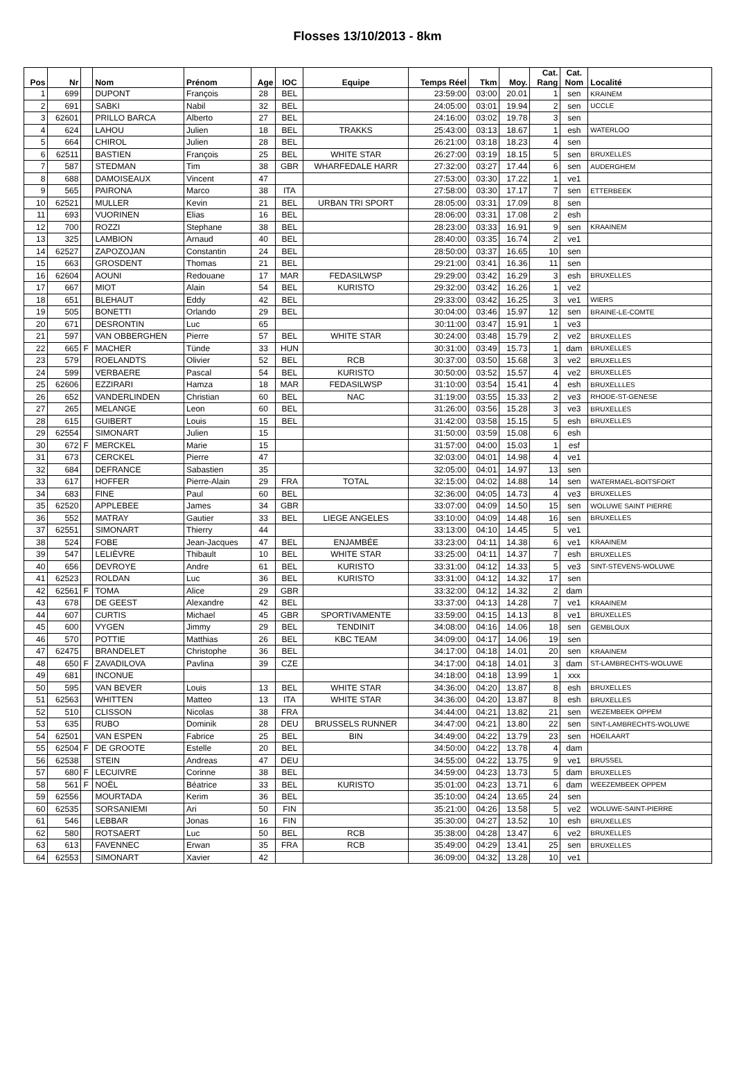Flosses 13/10/2013 - 8km
| Pos | Nr | | Nom | Prénom | Age | IOC | Equipe | Temps Réel | Tkm | Moy. | Cat. Rang | Cat. Nom | Localité |
| --- | --- | --- | --- | --- | --- | --- | --- | --- | --- | --- | --- | --- | --- |
| 1 | 699 | | DUPONT | François | 28 | BEL | | 23:59:00 | 03:00 | 20.01 | 1 | sen | KRAINEM |
| 2 | 691 | | SABKI | Nabil | 32 | BEL | | 24:05:00 | 03:01 | 19.94 | 2 | sen | UCCLE |
| 3 | 62601 | | PRILLO BARCA | Alberto | 27 | BEL | | 24:16:00 | 03:02 | 19.78 | 3 | sen | |
| 4 | 624 | | LAHOU | Julien | 18 | BEL | TRAKKS | 25:43:00 | 03:13 | 18.67 | 1 | esh | WATERLOO |
| 5 | 664 | | CHIROL | Julien | 28 | BEL | | 26:21:00 | 03:18 | 18.23 | 4 | sen | |
| 6 | 62511 | | BASTIEN | François | 25 | BEL | WHITE STAR | 26:27:00 | 03:19 | 18.15 | 5 | sen | BRUXELLES |
| 7 | 587 | | STEDMAN | Tim | 38 | GBR | WHARFEDALE HARR | 27:32:00 | 03:27 | 17.44 | 6 | sen | AUDERGHEM |
| 8 | 688 | | DAMOISEAUX | Vincent | 47 | | | 27:53:00 | 03:30 | 17.22 | 1 | ve1 | |
| 9 | 565 | | PAIRONA | Marco | 38 | ITA | | 27:58:00 | 03:30 | 17.17 | 7 | sen | ETTERBEEK |
| 10 | 62521 | | MULLER | Kevin | 21 | BEL | URBAN TRI SPORT | 28:05:00 | 03:31 | 17.09 | 8 | sen | |
| 11 | 693 | | VUORINEN | Elias | 16 | BEL | | 28:06:00 | 03:31 | 17.08 | 2 | esh | |
| 12 | 700 | | ROZZI | Stephane | 38 | BEL | | 28:23:00 | 03:33 | 16.91 | 9 | sen | KRAAINEM |
| 13 | 325 | | LAMBION | Arnaud | 40 | BEL | | 28:40:00 | 03:35 | 16.74 | 2 | ve1 | |
| 14 | 62527 | | ZAPOZOJAN | Constantin | 24 | BEL | | 28:50:00 | 03:37 | 16.65 | 10 | sen | |
| 15 | 663 | | GROSDENT | Thomas | 21 | BEL | | 29:21:00 | 03:41 | 16.36 | 11 | sen | |
| 16 | 62604 | | AOUNI | Redouane | 17 | MAR | FEDASILWSP | 29:29:00 | 03:42 | 16.29 | 3 | esh | BRUXELLES |
| 17 | 667 | | MIOT | Alain | 54 | BEL | KURISTO | 29:32:00 | 03:42 | 16.26 | 1 | ve2 | |
| 18 | 651 | | BLEHAUT | Eddy | 42 | BEL | | 29:33:00 | 03:42 | 16.25 | 3 | ve1 | WIERS |
| 19 | 505 | | BONETTI | Orlando | 29 | BEL | | 30:04:00 | 03:46 | 15.97 | 12 | sen | BRAINE-LE-COMTE |
| 20 | 671 | | DESRONTIN | Luc | 65 | | | 30:11:00 | 03:47 | 15.91 | 1 | ve3 | |
| 21 | 597 | | VAN OBBERGHEN | Pierre | 57 | BEL | WHITE STAR | 30:24:00 | 03:48 | 15.79 | 2 | ve2 | BRUXELLES |
| 22 | 665 | F | MACHER | Tünde | 33 | HUN | | 30:31:00 | 03:49 | 15.73 | 1 | dam | BRUXELLES |
| 23 | 579 | | ROELANDTS | Olivier | 52 | BEL | RCB | 30:37:00 | 03:50 | 15.68 | 3 | ve2 | BRUXELLES |
| 24 | 599 | | VERBAERE | Pascal | 54 | BEL | KURISTO | 30:50:00 | 03:52 | 15.57 | 4 | ve2 | BRUXELLES |
| 25 | 62606 | | EZZIRARI | Hamza | 18 | MAR | FEDASILWSP | 31:10:00 | 03:54 | 15.41 | 4 | esh | BRUXELLLES |
| 26 | 652 | | VANDERLINDEN | Christian | 60 | BEL | NAC | 31:19:00 | 03:55 | 15.33 | 2 | ve3 | RHODE-ST-GENESE |
| 27 | 265 | | MELANGE | Leon | 60 | BEL | | 31:26:00 | 03:56 | 15.28 | 3 | ve3 | BRUXELLES |
| 28 | 615 | | GUIBERT | Louis | 15 | BEL | | 31:42:00 | 03:58 | 15.15 | 5 | esh | BRUXELLES |
| 29 | 62554 | | SIMONART | Julien | 15 | | | 31:50:00 | 03:59 | 15.08 | 6 | esh | |
| 30 | 672 | F | MERCKEL | Marie | 15 | | | 31:57:00 | 04:00 | 15.03 | 1 | esf | |
| 31 | 673 | | CERCKEL | Pierre | 47 | | | 32:03:00 | 04:01 | 14.98 | 4 | ve1 | |
| 32 | 684 | | DEFRANCE | Sabastien | 35 | | | 32:05:00 | 04:01 | 14.97 | 13 | sen | |
| 33 | 617 | | HOFFER | Pierre-Alain | 29 | FRA | TOTAL | 32:15:00 | 04:02 | 14.88 | 14 | sen | WATERMAEL-BOITSFORT |
| 34 | 683 | | FINE | Paul | 60 | BEL | | 32:36:00 | 04:05 | 14.73 | 4 | ve3 | BRUXELLES |
| 35 | 62520 | | APPLEBEE | James | 34 | GBR | | 33:07:00 | 04:09 | 14.50 | 15 | sen | WOLUWE SAINT PIERRE |
| 36 | 552 | | MATRAY | Gautier | 33 | BEL | LIEGE ANGELES | 33:10:00 | 04:09 | 14.48 | 16 | sen | BRUXELLES |
| 37 | 62551 | | SIMONART | Thierry | 44 | | | 33:13:00 | 04:10 | 14.45 | 5 | ve1 | |
| 38 | 524 | | FOBE | Jean-Jacques | 47 | BEL | ENJAMBÉE | 33:23:00 | 04:11 | 14.38 | 6 | ve1 | KRAAINEM |
| 39 | 547 | | LELIÈVRE | Thibault | 10 | BEL | WHITE STAR | 33:25:00 | 04:11 | 14.37 | 7 | esh | BRUXELLES |
| 40 | 656 | | DEVROYE | Andre | 61 | BEL | KURISTO | 33:31:00 | 04:12 | 14.33 | 5 | ve3 | SINT-STEVENS-WOLUWE |
| 41 | 62523 | | ROLDAN | Luc | 36 | BEL | KURISTO | 33:31:00 | 04:12 | 14.32 | 17 | sen | |
| 42 | 62561 | F | TOMA | Alice | 29 | GBR | | 33:32:00 | 04:12 | 14.32 | 2 | dam | |
| 43 | 678 | | DE GEEST | Alexandre | 42 | BEL | | 33:37:00 | 04:13 | 14.28 | 7 | ve1 | KRAAINEM |
| 44 | 607 | | CURTIS | Michael | 45 | GBR | SPORTIVAMENTE | 33:59:00 | 04:15 | 14.13 | 8 | ve1 | BRUXELLES |
| 45 | 600 | | VYGEN | Jimmy | 29 | BEL | TENDINIT | 34:08:00 | 04:16 | 14.06 | 18 | sen | GEMBLOUX |
| 46 | 570 | | POTTIE | Matthias | 26 | BEL | KBC TEAM | 34:09:00 | 04:17 | 14.06 | 19 | sen | |
| 47 | 62475 | | BRANDELET | Christophe | 36 | BEL | | 34:17:00 | 04:18 | 14.01 | 20 | sen | KRAAINEM |
| 48 | 650 | F | ZAVADILOVA | Pavlina | 39 | CZE | | 34:17:00 | 04:18 | 14.01 | 3 | dam | ST-LAMBRECHTS-WOLUWE |
| 49 | 681 | | INCONUE | | | | | 34:18:00 | 04:18 | 13.99 | 1 | xxx | |
| 50 | 595 | | VAN BEVER | Louis | 13 | BEL | WHITE STAR | 34:36:00 | 04:20 | 13.87 | 8 | esh | BRUXELLES |
| 51 | 62563 | | WHITTEN | Matteo | 13 | ITA | WHITE STAR | 34:36:00 | 04:20 | 13.87 | 8 | esh | BRUXELLES |
| 52 | 510 | | CLISSON | Nicolas | 38 | FRA | | 34:44:00 | 04:21 | 13.82 | 21 | sen | WEZEMBEEK OPPEM |
| 53 | 635 | | RUBO | Dominik | 28 | DEU | BRUSSELS RUNNER | 34:47:00 | 04:21 | 13.80 | 22 | sen | SINT-LAMBRECHTS-WOLUWE |
| 54 | 62501 | | VAN ESPEN | Fabrice | 25 | BEL | BIN | 34:49:00 | 04:22 | 13.79 | 23 | sen | HOEILAART |
| 55 | 62504 | F | DE GROOTE | Estelle | 20 | BEL | | 34:50:00 | 04:22 | 13.78 | 4 | dam | |
| 56 | 62538 | | STEIN | Andreas | 47 | DEU | | 34:55:00 | 04:22 | 13.75 | 9 | ve1 | BRUSSEL |
| 57 | 680 | F | LECUIVRE | Corinne | 38 | BEL | | 34:59:00 | 04:23 | 13.73 | 5 | dam | BRUXELLES |
| 58 | 561 | F | NOËL | Béatrice | 33 | BEL | KURISTO | 35:01:00 | 04:23 | 13.71 | 6 | dam | WEEZEMBEEK OPPEM |
| 59 | 62556 | | MOURTADA | Kerim | 36 | BEL | | 35:10:00 | 04:24 | 13.65 | 24 | sen | |
| 60 | 62535 | | SORSANIEMI | Ari | 50 | FIN | | 35:21:00 | 04:26 | 13.58 | 5 | ve2 | WOLUWE-SAINT-PIERRE |
| 61 | 546 | | LEBBAR | Jonas | 16 | FIN | | 35:30:00 | 04:27 | 13.52 | 10 | esh | BRUXELLES |
| 62 | 580 | | ROTSAERT | Luc | 50 | BEL | RCB | 35:38:00 | 04:28 | 13.47 | 6 | ve2 | BRUXELLES |
| 63 | 613 | | FAVENNEC | Erwan | 35 | FRA | RCB | 35:49:00 | 04:29 | 13.41 | 25 | sen | BRUXELLES |
| 64 | 62553 | | SIMONART | Xavier | 42 | | | 36:09:00 | 04:32 | 13.28 | 10 | ve1 | |